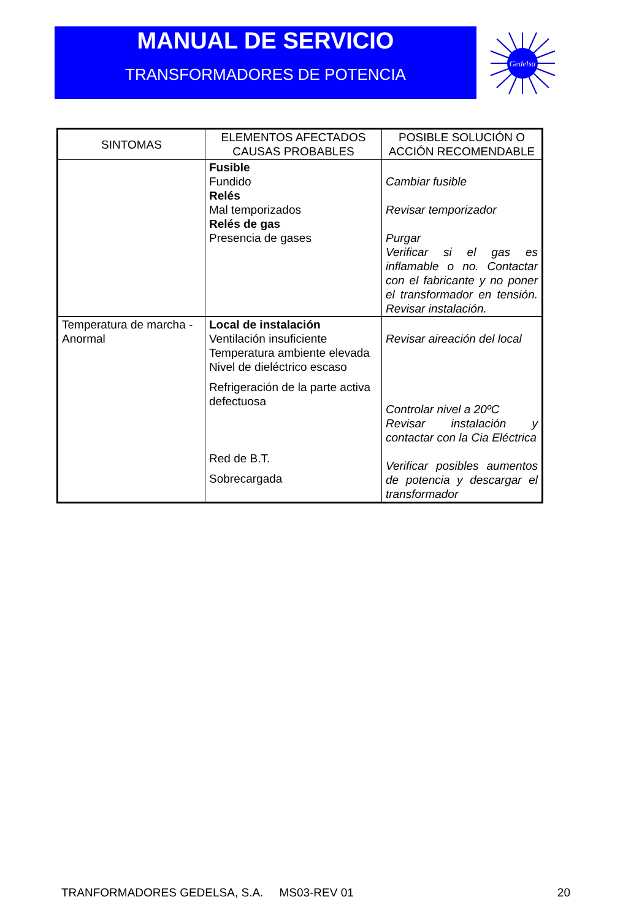MANUAL DE SERVICIO
TRANSFORMADORES DE POTENCIA
Gedelsa
| SINTOMAS | ELEMENTOS AFECTADOS CAUSAS PROBABLES | POSIBLE SOLUCIÓN O ACCIÓN RECOMENDABLE |
| --- | --- | --- |
| | Fusible Fundido Relés Mal temporizados Relés de gas Presencia de gases | Cambiar fusible Revisar temporizador Purgar Verificar si el gas es inflamable o no. Contactar con el fabricante y no poner el transformador en tensión. Revisar instalación. |
| Temperatura de marcha - Anormal | Local de instalación Ventilación insuficiente Temperatura ambiente elevada Nivel de dieléctrico escaso Refrigeración de la parte activa defectuosa Red de B.T. Sobrecargada | Revisar aireación del local Controlar nivel a 20ºC Revisar instalación y contactar con la Cia Eléctrica Verificar posibles aumentos de potencia y descargar el transformador |
TRANFORMADORES GEDELSA, S.A. MS03-REV 01 20